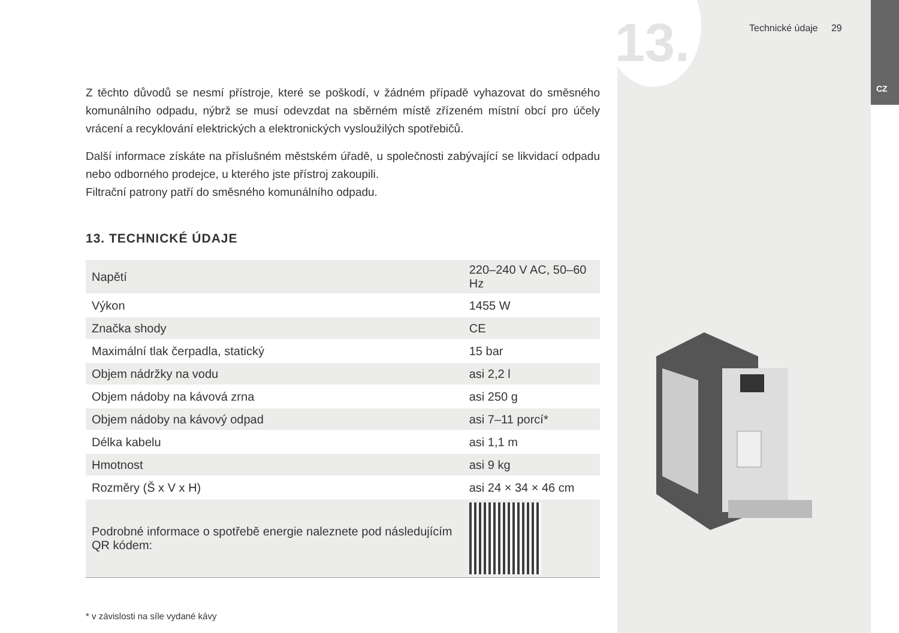13. Technické údaje 29
CZ
Z těchto důvodů se nesmí přístroje, které se poškodí, v žádném případě vyhazovat do směsného komunálního odpadu, nýbrž se musí odevzdat na sběrném místě zřízeném místní obcí pro účely vrácení a recyklování elektrických a elektronických vysloužilých spotřebičů.
Další informace získáte na příslušném městském úřadě, u společnosti zabývající se likvidací odpadu nebo odborného prodejce, u kterého jste přístroj zakoupili.
Filtrační patrony patří do směsného komunálního odpadu.
13. TECHNICKÉ ÚDAJE
| Napětí | 220–240 V AC, 50–60 Hz |
| Výkon | 1455 W |
| Značka shody | CE |
| Maximální tlak čerpadla, statický | 15 bar |
| Objem nádržky na vodu | asi 2,2 l |
| Objem nádoby na kávová zrna | asi 250 g |
| Objem nádoby na kávový odpad | asi 7–11 porcí* |
| Délka kabelu | asi 1,1 m |
| Hmotnost | asi 9 kg |
| Rozměry (Š x V x H) | asi 24 × 34 × 46 cm |
| Podrobné informace o spotřebě energie naleznete pod následujícím QR kódem: | |
* v závislosti na síle vydané kávy